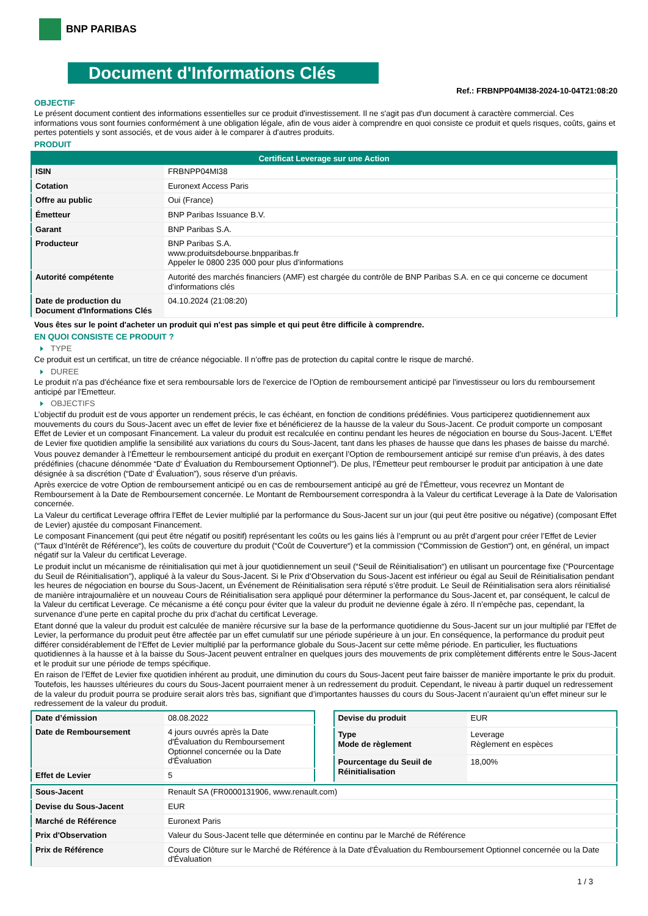BNP PARIBAS
Document d'Informations Clés
Ref.: FRBNPP04MI38-2024-10-04T21:08:20
OBJECTIF
Le présent document contient des informations essentielles sur ce produit d'investissement. Il ne s'agit pas d'un document à caractère commercial. Ces informations vous sont fournies conformément à une obligation légale, afin de vous aider à comprendre en quoi consiste ce produit et quels risques, coûts, gains et pertes potentiels y sont associés, et de vous aider à le comparer à d'autres produits.
PRODUIT
| Certificat Leverage sur une Action | |
| --- | --- |
| ISIN | FRBNPP04MI38 |
| Cotation | Euronext Access Paris |
| Offre au public | Oui (France) |
| Émetteur | BNP Paribas Issuance B.V. |
| Garant | BNP Paribas S.A. |
| Producteur | BNP Paribas S.A. www.produitsdebourse.bnpparibas.fr Appeler le 0800 235 000 pour plus d'informations |
| Autorité compétente | Autorité des marchés financiers (AMF) est chargée du contrôle de BNP Paribas S.A. en ce qui concerne ce document d’informations clés |
| Date de production du Document d'Informations Clés | 04.10.2024 (21:08:20) |
Vous êtes sur le point d'acheter un produit qui n'est pas simple et qui peut être difficile à comprendre.
EN QUOI CONSISTE CE PRODUIT ?
TYPE
Ce produit est un certificat, un titre de créance négociable. Il n’offre pas de protection du capital contre le risque de marché.
DUREE
Le produit n'a pas d'échéance fixe et sera remboursable lors de l'exercice de l'Option de remboursement anticipé par l'investisseur ou lors du remboursement anticipé par l'Emetteur.
OBJECTIFS
L’objectif du produit est de vous apporter un rendement précis, le cas échéant, en fonction de conditions prédéfinies. Vous participerez quotidiennement aux mouvements du cours du Sous-Jacent avec un effet de levier fixe et bénéficierez de la hausse de la valeur du Sous-Jacent. Ce produit comporte un composant Effet de Levier et un composant Financement. La valeur du produit est recalculée en continu pendant les heures de négociation en bourse du Sous-Jacent. L’Effet de Levier fixe quotidien amplifie la sensibilité aux variations du cours du Sous-Jacent, tant dans les phases de hausse que dans les phases de baisse du marché.
Vous pouvez demander à l’Émetteur le remboursement anticipé du produit en exerçant l’Option de remboursement anticipé sur remise d’un préavis, à des dates prédéfinies (chacune dénommée “Date d’ Évaluation du Remboursement Optionnel”). De plus, l’Émetteur peut rembourser le produit par anticipation à une date désignée à sa discrétion (“Date d’ Évaluation”), sous réserve d’un préavis.
Après exercice de votre Option de remboursement anticipé ou en cas de remboursement anticipé au gré de l’Émetteur, vous recevrez un Montant de Remboursement à la Date de Remboursement concernée. Le Montant de Remboursement correspondra à la Valeur du certificat Leverage à la Date de Valorisation concernée.
La Valeur du certificat Leverage offrira l’Effet de Levier multiplié par la performance du Sous-Jacent sur un jour (qui peut être positive ou négative) (composant Effet de Levier) ajustée du composant Financement.
Le composant Financement (qui peut être négatif ou positif) représentant les coûts ou les gains liés à l’emprunt ou au prêt d’argent pour créer l’Effet de Levier (“Taux d’Intérêt de Référence“), les coûts de couverture du produit (“Coût de Couverture“) et la commission (“Commission de Gestion“) ont, en général, un impact négatif sur la Valeur du certificat Leverage.
Le produit inclut un mécanisme de réinitialisation qui met à jour quotidiennement un seuil (“Seuil de Réinitialisation“) en utilisant un pourcentage fixe (“Pourcentage du Seuil de Réinitialisation”), appliqué à la valeur du Sous-Jacent. Si le Prix d’Observation du Sous-Jacent est inférieur ou égal au Seuil de Réinitialisation pendant les heures de négociation en bourse du Sous-Jacent, un Événement de Réinitialisation sera réputé s’être produit. Le Seuil de Réinitialisation sera alors réinitialisé de manière intrajournalière et un nouveau Cours de Réinitialisation sera appliqué pour déterminer la performance du Sous-Jacent et, par conséquent, le calcul de la Valeur du certificat Leverage. Ce mécanisme a été conçu pour éviter que la valeur du produit ne devienne égale à zéro. Il n’empêche pas, cependant, la survenance d’une perte en capital proche du prix d’achat du certificat Leverage.
Etant donné que la valeur du produit est calculée de manière récursive sur la base de la performance quotidienne du Sous-Jacent sur un jour multiplié par l’Effet de Levier, la performance du produit peut être affectée par un effet cumulatif sur une période supérieure à un jour. En conséquence, la performance du produit peut différer considérablement de l‘Effet de Levier multiplié par la performance globale du Sous-Jacent sur cette même période. En particulier, les fluctuations quotidiennes à la hausse et à la baisse du Sous-Jacent peuvent entraîner en quelques jours des mouvements de prix complètement différents entre le Sous-Jacent et le produit sur une période de temps spécifique.
En raison de l’Effet de Levier fixe quotidien inhérent au produit, une diminution du cours du Sous-Jacent peut faire baisser de manière importante le prix du produit. Toutefois, les hausses ultérieures du cours du Sous-Jacent pourraient mener à un redressement du produit. Cependant, le niveau à partir duquel un redressement de la valeur du produit pourra se produire serait alors très bas, signifiant que d’importantes hausses du cours du Sous-Jacent n’auraient qu’un effet mineur sur le redressement de la valeur du produit.
| Date d’émission | 08.08.2022 |
| Date de Remboursement | 4 jours ouvrés après la Date d'Évaluation du Remboursement Optionnel concernée ou la Date d'Évaluation |
| Effet de Levier | 5 |
| Devise du produit | EUR |
| Type Mode de règlement | Leverage Règlement en espèces |
| Pourcentage du Seuil de Réinitialisation | 18,00% |
| Sous-Jacent | Renault SA (FR0000131906, www.renault.com) |
| Devise du Sous-Jacent | EUR |
| Marché de Référence | Euronext Paris |
| Prix d'Observation | Valeur du Sous-Jacent telle que déterminée en continu par le Marché de Référence |
| Prix de Référence | Cours de Clôture sur le Marché de Référence à la Date d'Évaluation du Remboursement Optionnel concernée ou la Date d'Évaluation |
1 / 3